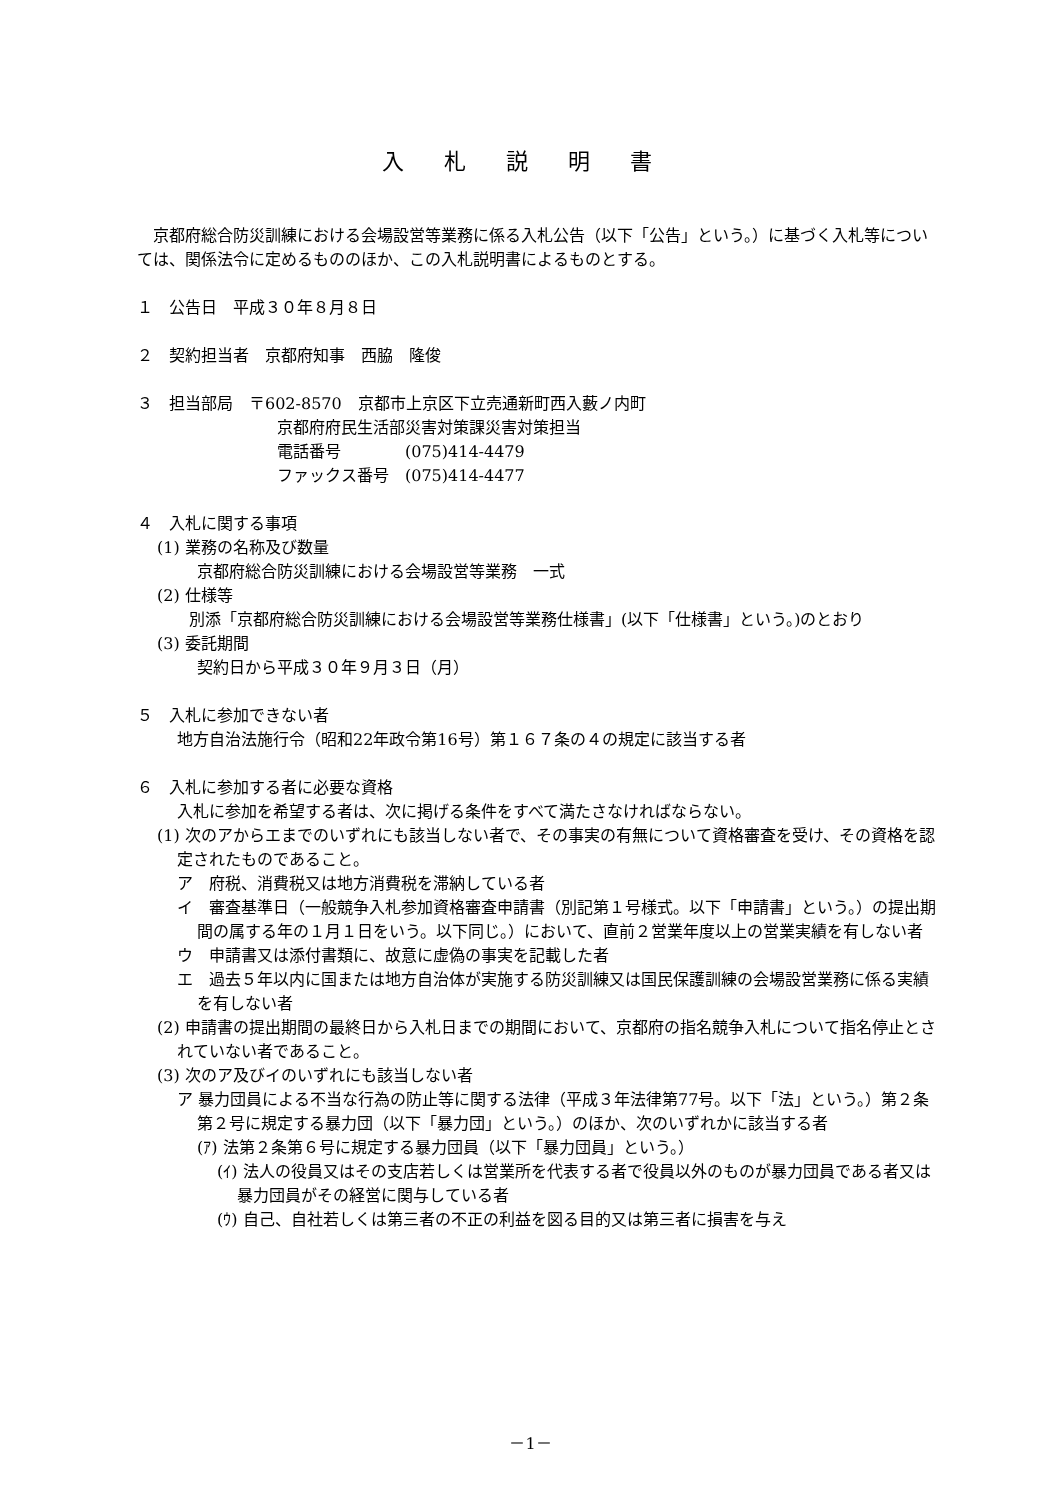入札説明書
　京都府総合防災訓練における会場設営等業務に係る入札公告（以下「公告」という。）に基づく入札等については、関係法令に定めるもののほか、この入札説明書によるものとする。
１　公告日　平成３０年８月８日
２　契約担当者　京都府知事　西脇　隆俊
３　担当部局　〒602-8570　京都市上京区下立売通新町西入藪ノ内町
京都府府民生活部災害対策課災害対策担当
電話番号　　　　(075)414-4479
ファックス番号　(075)414-4477
４　入札に関する事項
(1) 業務の名称及び数量
京都府総合防災訓練における会場設営等業務　一式
(2) 仕様等
　　別添「京都府総合防災訓練における会場設営等業務仕様書」(以下「仕様書」という。)のとおり
(3) 委託期間
契約日から平成３０年９月３日（月）
５　入札に参加できない者
地方自治法施行令（昭和22年政令第16号）第１６７条の４の規定に該当する者
６　入札に参加する者に必要な資格
入札に参加を希望する者は、次に掲げる条件をすべて満たさなければならない。
(1) 次のアからエまでのいずれにも該当しない者で、その事実の有無について資格審査を受け、その資格を認定されたものであること。
ア　府税、消費税又は地方消費税を滞納している者
イ　審査基準日（一般競争入札参加資格審査申請書（別記第１号様式。以下「申請書」という。）の提出期間の属する年の１月１日をいう。以下同じ。）において、直前２営業年度以上の営業実績を有しない者
ウ　申請書又は添付書類に、故意に虚偽の事実を記載した者
エ　過去５年以内に国または地方自治体が実施する防災訓練又は国民保護訓練の会場設営業務に係る実績を有しない者
(2) 申請書の提出期間の最終日から入札日までの期間において、京都府の指名競争入札について指名停止とされていない者であること。
(3) 次のア及びイのいずれにも該当しない者
ア 暴力団員による不当な行為の防止等に関する法律（平成３年法律第77号。以下「法」という。）第２条第２号に規定する暴力団（以下「暴力団」という。）のほか、次のいずれかに該当する者
(ｱ) 法第２条第６号に規定する暴力団員（以下「暴力団員」という。）
(ｲ) 法人の役員又はその支店若しくは営業所を代表する者で役員以外のものが暴力団員である者又は暴力団員がその経営に関与している者
(ｳ) 自己、自社若しくは第三者の不正の利益を図る目的又は第三者に損害を与え
－1－